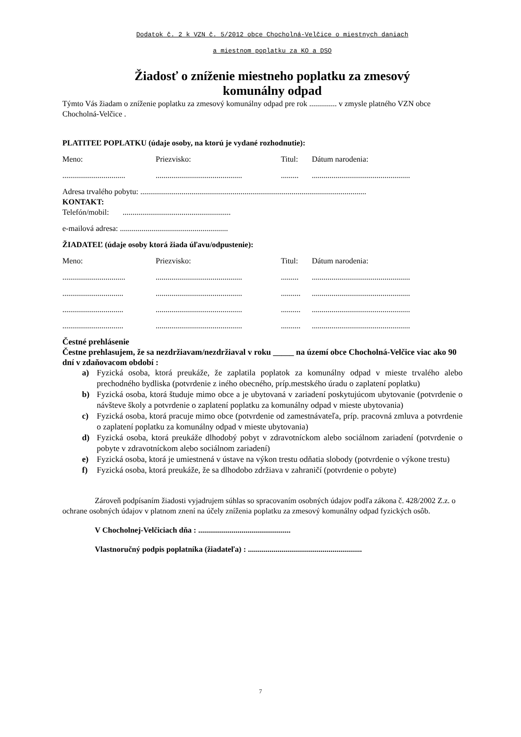Dodatok č. 2 k VZN č. 5/2012 obce Chocholná-Velčice o miestnych daniach
a miestnom poplatku za KO a DSO
Žiadosť o zníženie miestneho poplatku za zmesový
komunálny odpad
Týmto Vás žiadam o zníženie poplatku za zmesový komunálny odpad pre rok .............. v zmysle platného VZN obce Chocholná-Velčice .
PLATITEĽ POPLATKU (údaje osoby, na ktorú je vydané rozhodnutie):
Meno: Priezvisko: Titul: Dátum narodenia:
.......................................................................................................................................
Adresa trvalého pobytu: ...................................................................................................................
KONTAKT:
Telefón/mobil: .......................................................
e-mailová adresa: .......................................................
ŽIADATEĽ (údaje osoby ktorá žiada úľavu/odpustenie):
Meno: Priezvisko: Titul: Dátum narodenia:
.......................................................................................................................................
.......................................................................................................................................
.......................................................................................................................................
.......................................................................................................................................
Čestné prehlásenie
Čestne prehlasujem, že sa nezdržiavam/nezdržiaval v roku _____ na území obce Chocholná-Velčice viac ako 90 dní v zdaňovacom období :
a) Fyzická osoba, ktorá preukáže, že zaplatila poplatok za komunálny odpad v mieste trvalého alebo prechodného bydliska (potvrdenie z iného obecného, príp.mestského úradu o zaplatení poplatku)
b) Fyzická osoba, ktorá študuje mimo obce a je ubytovaná v zariadení poskytujúcom ubytovanie (potvrdenie o návšteve školy a potvrdenie o zaplatení poplatku za komunálny odpad v mieste ubytovania)
c) Fyzická osoba, ktorá pracuje mimo obce (potvrdenie od zamestnávateľa, príp. pracovná zmluva a potvrdenie o zaplatení poplatku za komunálny odpad v mieste ubytovania)
d) Fyzická osoba, ktorá preukáže dlhodobý pobyt v zdravotníckom alebo sociálnom zariadení (potvrdenie o pobyte v zdravotníckom alebo sociálnom zariadení)
e) Fyzická osoba, ktorá je umiestnená v ústave na výkon trestu odňatia slobody (potvrdenie o výkone trestu)
f) Fyzická osoba, ktorá preukáže, že sa dlhodobo zdržiava v zahraničí (potvrdenie o pobyte)
Zároveň podpísaním žiadosti vyjadrujem súhlas so spracovaním osobných údajov podľa zákona č. 428/2002 Z.z. o ochrane osobných údajov v platnom znení na účely zníženia poplatku za zmesový komunálny odpad fyzických osôb.
V Chocholnej-Velčiciach dňa : ...............................................
Vlastnoručný podpis poplatníka (žiadateľa) : ..........................................................
7